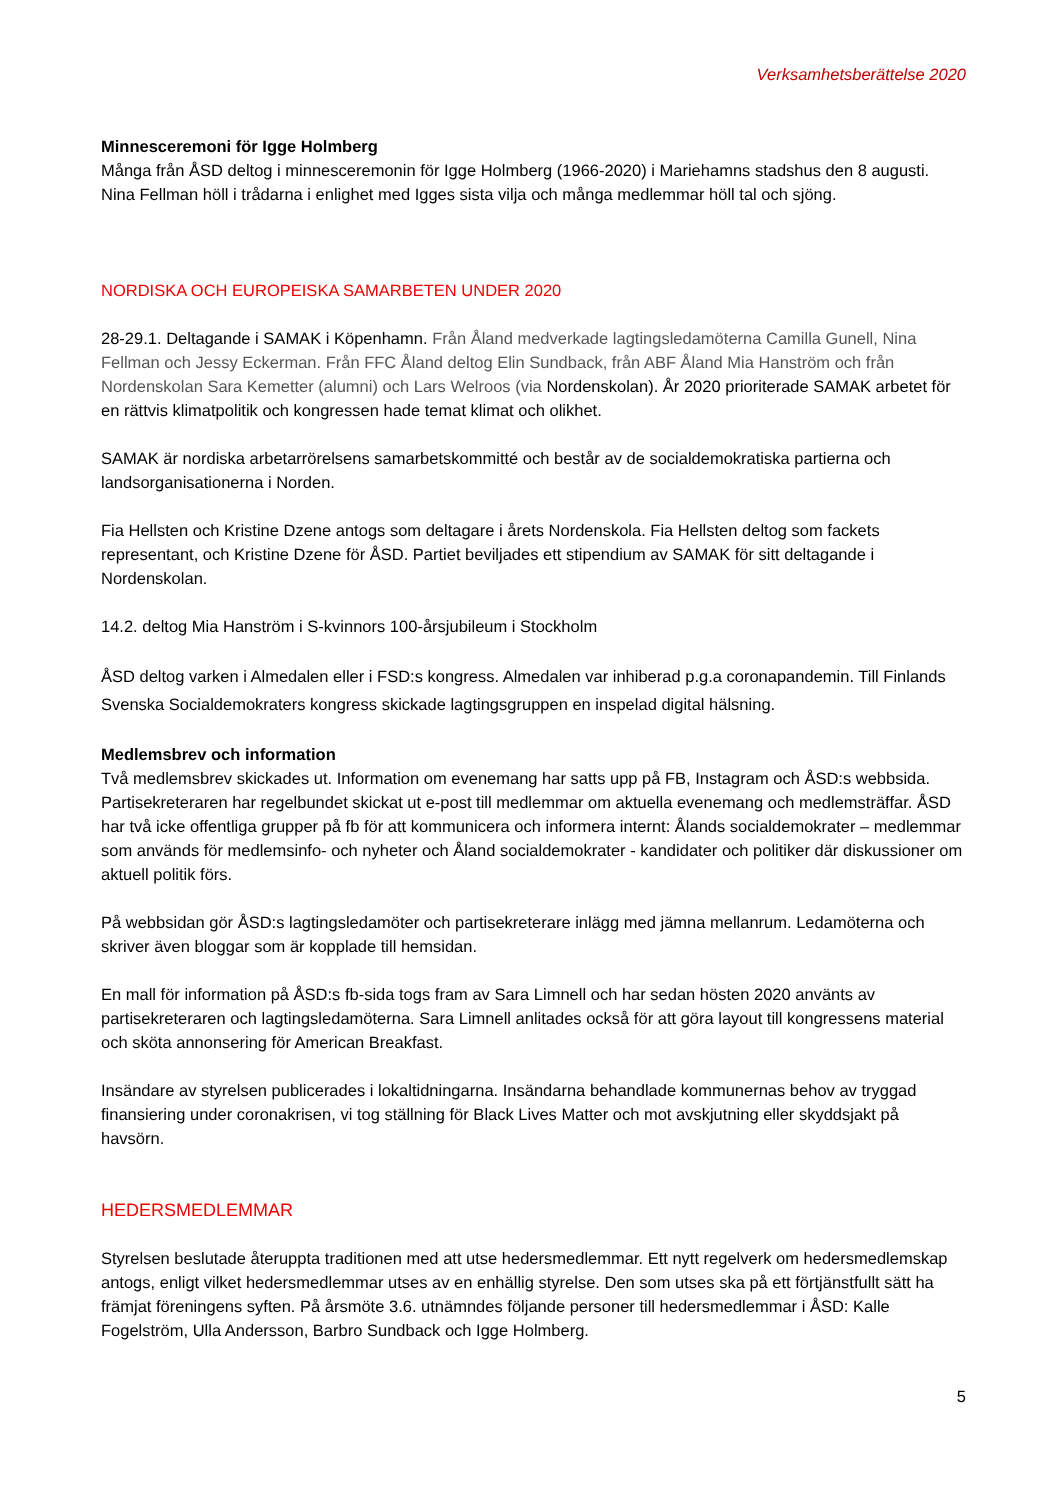Verksamhetsberättelse 2020
Minnesceremoni för Igge Holmberg
Många från ÅSD deltog i minnesceremonin för Igge Holmberg (1966-2020) i Mariehamns stadshus den 8 augusti. Nina Fellman höll i trådarna i enlighet med Igges sista vilja och många medlemmar höll tal och sjöng.
NORDISKA OCH EUROPEISKA SAMARBETEN UNDER 2020
28-29.1. Deltagande i SAMAK i Köpenhamn. Från Åland medverkade lagtingsledamöterna Camilla Gunell, Nina Fellman och Jessy Eckerman. Från FFC Åland deltog Elin Sundback, från ABF Åland Mia Hanström och från Nordenskolan Sara Kemetter (alumni) och Lars Welroos (via Nordenskolan). År 2020 prioriterade SAMAK arbetet för en rättvis klimatpolitik och kongressen hade temat klimat och olikhet.
SAMAK är nordiska arbetarrörelsens samarbetskommitté och består av de socialdemokratiska partierna och landsorganisationerna i Norden.
Fia Hellsten och Kristine Dzene antogs som deltagare i årets Nordenskola. Fia Hellsten deltog som fackets representant, och Kristine Dzene för ÅSD. Partiet beviljades ett stipendium av SAMAK för sitt deltagande i Nordenskolan.
14.2. deltog Mia Hanström i S-kvinnors 100-årsjubileum i Stockholm
ÅSD deltog varken i Almedalen eller i FSD:s kongress. Almedalen var inhiberad p.g.a coronapandemin. Till Finlands Svenska Socialdemokraters kongress skickade lagtingsgruppen en inspelad digital hälsning.
Medlemsbrev och information
Två medlemsbrev skickades ut. Information om evenemang har satts upp på FB, Instagram och ÅSD:s webbsida. Partisekreteraren har regelbundet skickat ut e-post till medlemmar om aktuella evenemang och medlemsträffar. ÅSD har två icke offentliga grupper på fb för att kommunicera och informera internt: Ålands socialdemokrater – medlemmar som används för medlemsinfo- och nyheter och Åland socialdemokrater - kandidater och politiker där diskussioner om aktuell politik förs.
På webbsidan gör ÅSD:s lagtingsledamöter och partisekreterare inlägg med jämna mellanrum. Ledamöterna och skriver även bloggar som är kopplade till hemsidan.
En mall för information på ÅSD:s fb-sida togs fram av Sara Limnell och har sedan hösten 2020 använts av partisekreteraren och lagtingsledamöterna. Sara Limnell anlitades också för att göra layout till kongressens material och sköta annonsering för American Breakfast.
Insändare av styrelsen publicerades i lokaltidningarna. Insändarna behandlade kommunernas behov av tryggad finansiering under coronakrisen, vi tog ställning för Black Lives Matter och mot avskjutning eller skyddsjakt på havsörn.
HEDERSMEDLEMMAR
Styrelsen beslutade återuppta traditionen med att utse hedersmedlemmar. Ett nytt regelverk om hedersmedlemskap antogs, enligt vilket hedersmedlemmar utses av en enhällig styrelse. Den som utses ska på ett förtjänstfullt sätt ha främjat föreningens syften. På årsmöte 3.6. utnämndes följande personer till hedersmedlemmar i ÅSD: Kalle Fogelström, Ulla Andersson, Barbro Sundback och Igge Holmberg.
5